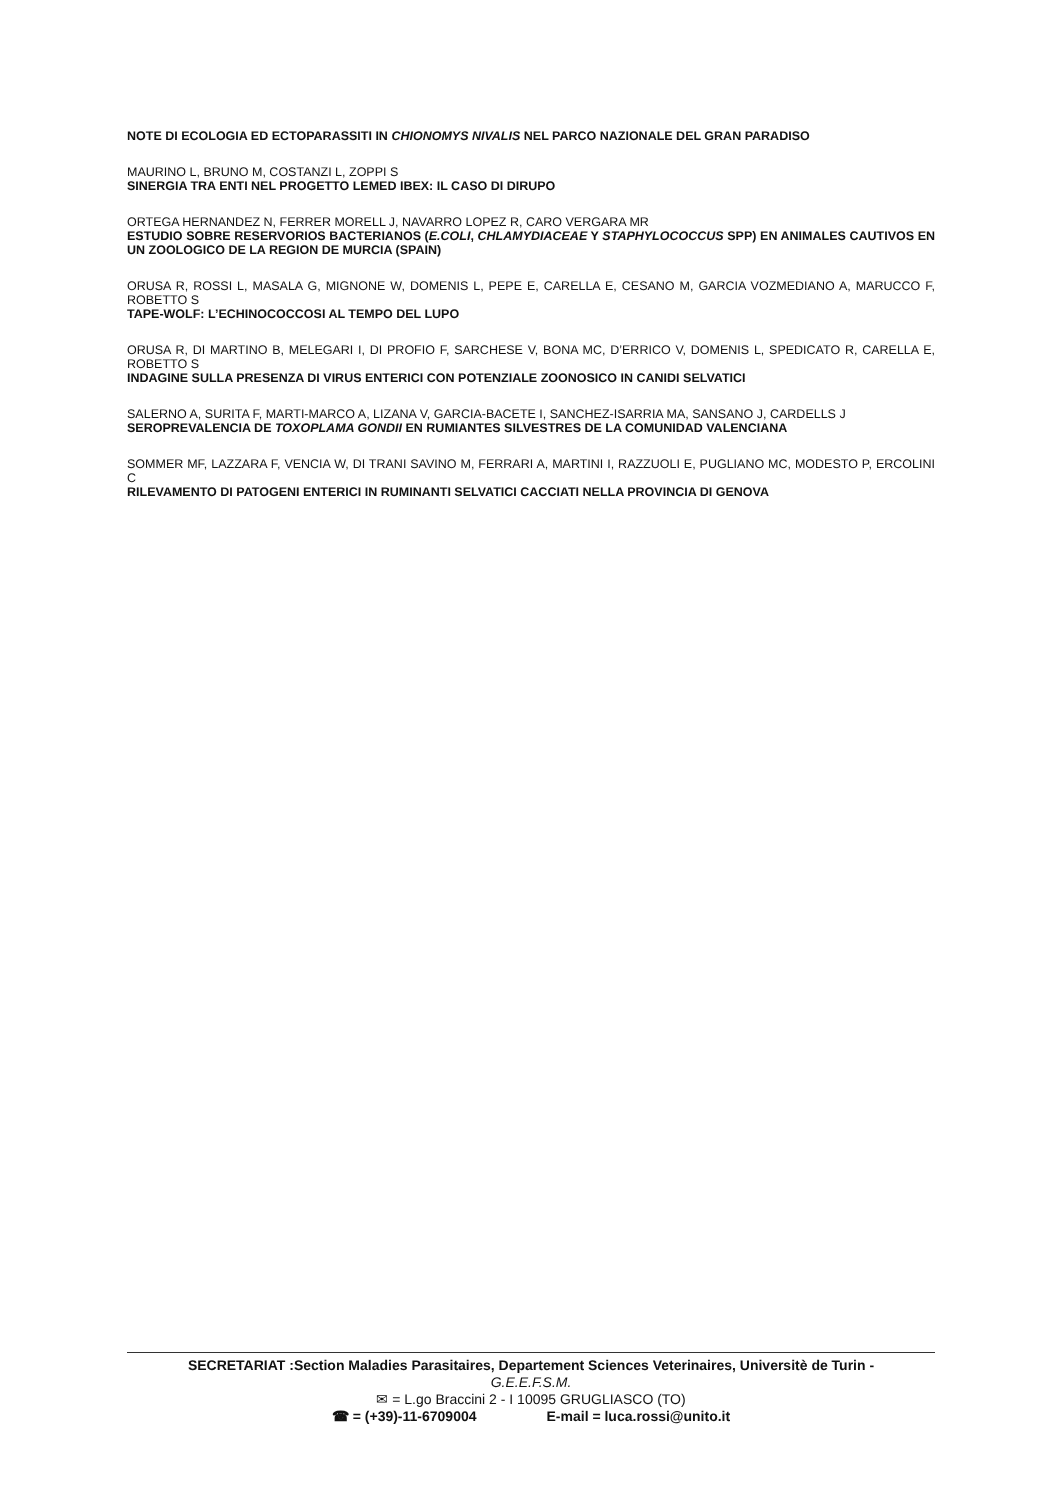NOTE DI ECOLOGIA ED ECTOPARASSITI IN CHIONOMYS NIVALIS NEL PARCO NAZIONALE DEL GRAN PARADISO
MAURINO L, BRUNO M, COSTANZI L, ZOPPI S
SINERGIA TRA ENTI NEL PROGETTO LEMED IBEX: IL CASO DI DIRUPO
ORTEGA HERNANDEZ N, FERRER MORELL J, NAVARRO LOPEZ R, CARO VERGARA MR
ESTUDIO SOBRE RESERVORIOS BACTERIANOS (E.COLI, CHLAMYDIACEAE Y STAPHYLOCOCCUS SPP) EN ANIMALES CAUTIVOS EN UN ZOOLOGICO DE LA REGION DE MURCIA (SPAIN)
ORUSA R, ROSSI L, MASALA G, MIGNONE W, DOMENIS L, PEPE E, CARELLA E, CESANO M, GARCIA VOZMEDIANO A, MARUCCO F, ROBETTO S
TAPE-WOLF: L’ECHINOCOCCOSI AL TEMPO DEL LUPO
ORUSA R, DI MARTINO B, MELEGARI I, DI PROFIO F, SARCHESE V, BONA MC, D’ERRICO V, DOMENIS L, SPEDICATO R, CARELLA E, ROBETTO S
INDAGINE SULLA PRESENZA DI VIRUS ENTERICI CON POTENZIALE ZOONOSICO IN CANIDI SELVATICI
SALERNO A, SURITA F, MARTI-MARCO A, LIZANA V, GARCIA-BACETE I, SANCHEZ-ISARRIA MA, SANSANO J, CARDELLS J
SEROPREVALENCIA DE TOXOPLAMA GONDII EN RUMIANTES SILVESTRES DE LA COMUNIDAD VALENCIANA
SOMMER MF, LAZZARA F, VENCIA W, DI TRANI SAVINO M, FERRARI A, MARTINI I, RAZZUOLI E, PUGLIANO MC, MODESTO P, ERCOLINI C
RILEVAMENTO DI PATOGENI ENTERICI IN RUMINANTI SELVATICI CACCIATI NELLA PROVINCIA DI GENOVA
SECRETARIAT :Section Maladies Parasitaires, Departement Sciences Veterinaires, Universitè de Turin -
G.E.E.F.S.M.
✉ = L.go Braccini 2 - I 10095 GRUGLIASCO (TO)
☎ = (+39)-11-6709004 E-mail = luca.rossi@unito.it